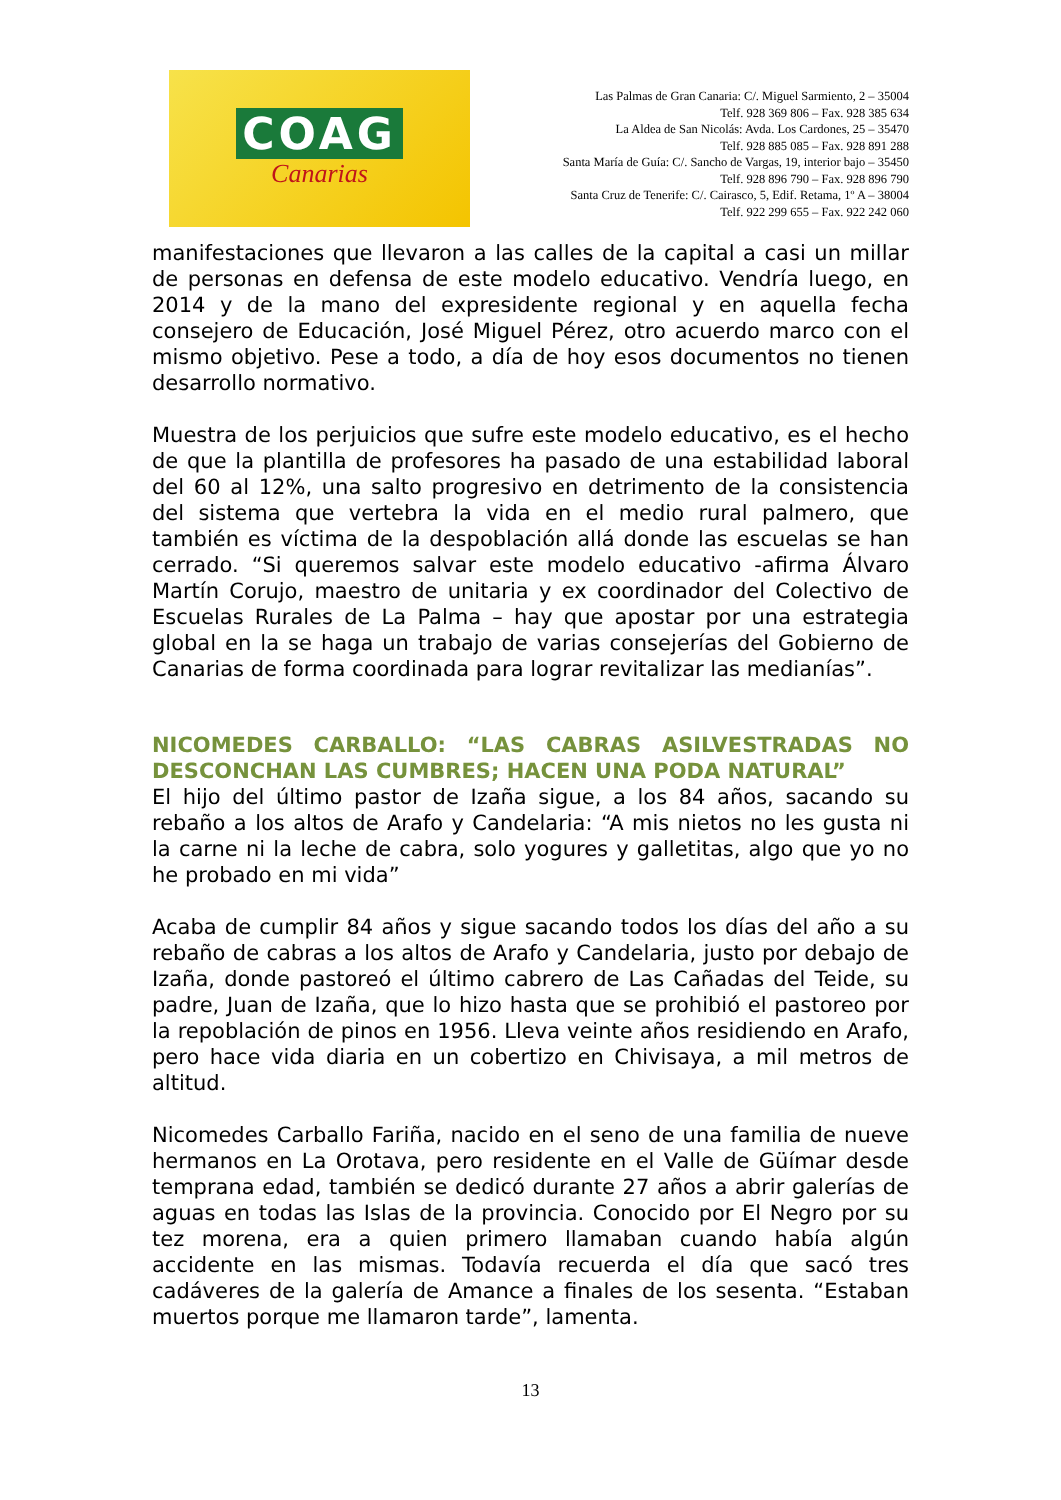COAG
Canarias
Las Palmas de Gran Canaria: C/. Miguel Sarmiento, 2 – 35004
Telf. 928 369 806 – Fax. 928 385 634
La Aldea de San Nicolás: Avda. Los Cardones, 25 – 35470
Telf. 928 885 085 – Fax. 928 891 288
Santa María de Guía: C/. Sancho de Vargas, 19, interior bajo – 35450
Telf. 928 896 790 – Fax. 928 896 790
Santa Cruz de Tenerife: C/. Cairasco, 5, Edif. Retama, 1º A – 38004
Telf. 922 299 655 – Fax. 922 242 060
manifestaciones que llevaron a las calles de la capital a casi un millar de personas en defensa de este modelo educativo. Vendría luego, en 2014 y de la mano del expresidente regional y en aquella fecha consejero de Educación, José Miguel Pérez, otro acuerdo marco con el mismo objetivo. Pese a todo, a día de hoy esos documentos no tienen desarrollo normativo.
Muestra de los perjuicios que sufre este modelo educativo, es el hecho de que la plantilla de profesores ha pasado de una estabilidad laboral del 60 al 12%, una salto progresivo en detrimento de la consistencia del sistema que vertebra la vida en el medio rural palmero, que también es víctima de la despoblación allá donde las escuelas se han cerrado. “Si queremos salvar este modelo educativo -afirma Álvaro Martín Corujo, maestro de unitaria y ex coordinador del Colectivo de Escuelas Rurales de La Palma – hay que apostar por una estrategia global en la se haga un trabajo de varias consejerías del Gobierno de Canarias de forma coordinada para lograr revitalizar las medianías”.
NICOMEDES CARBALLO: “LAS CABRAS ASILVESTRADAS NO DESCONCHAN LAS CUMBRES; HACEN UNA PODA NATURAL”
El hijo del último pastor de Izaña sigue, a los 84 años, sacando su rebaño a los altos de Arafo y Candelaria: “A mis nietos no les gusta ni la carne ni la leche de cabra, solo yogures y galletitas, algo que yo no he probado en mi vida”
Acaba de cumplir 84 años y sigue sacando todos los días del año a su rebaño de cabras a los altos de Arafo y Candelaria, justo por debajo de Izaña, donde pastoreó el último cabrero de Las Cañadas del Teide, su padre, Juan de Izaña, que lo hizo hasta que se prohibió el pastoreo por la repoblación de pinos en 1956. Lleva veinte años residiendo en Arafo, pero hace vida diaria en un cobertizo en Chivisaya, a mil metros de altitud.
Nicomedes Carballo Fariña, nacido en el seno de una familia de nueve hermanos en La Orotava, pero residente en el Valle de Güímar desde temprana edad, también se dedicó durante 27 años a abrir galerías de aguas en todas las Islas de la provincia. Conocido por El Negro por su tez morena, era a quien primero llamaban cuando había algún accidente en las mismas. Todavía recuerda el día que sacó tres cadáveres de la galería de Amance a finales de los sesenta. “Estaban muertos porque me llamaron tarde”, lamenta.
13